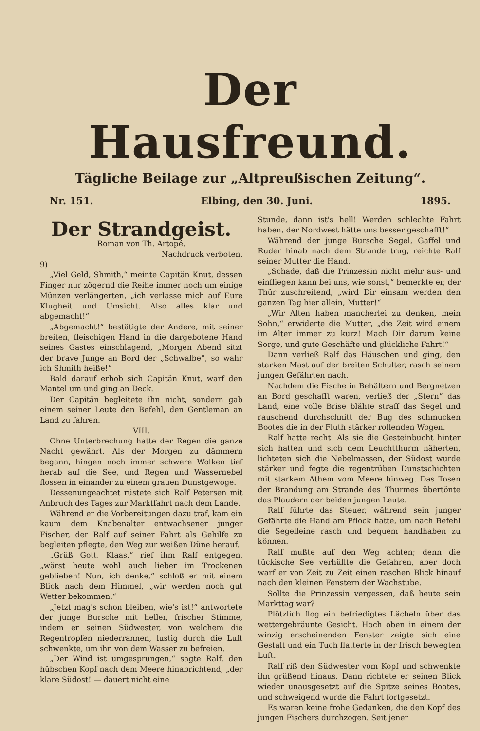Der Hausfreund.
Tägliche Beilage zur „Altpreußischen Zeitung“.
Nr. 151. Elbing, den 30. Juni. 1895.
Der Strandgeist.
Roman von Th. Artopé.
Nachdruck verboten.
9)
„Viel Geld, Shmith,“ meinte Capitän Knut, dessen Finger nur zögernd die Reihe immer noch um einige Münzen verlängerten, „ich verlasse mich auf Eure Klugheit und Umsicht. Also alles klar und abgemacht!“
„Abgemacht!“ bestätigte der Andere, mit seiner breiten, fleischigen Hand in die dargebotene Hand seines Gastes einschlagend, „Morgen Abend sitzt der brave Junge an Bord der „Schwalbe“, so wahr ich Shmith heiße!“
Bald darauf erhob sich Capitän Knut, warf den Mantel um und ging an Deck.
Der Capitän begleitete ihn nicht, sondern gab einem seiner Leute den Befehl, den Gentleman an Land zu fahren.
VIII.
Ohne Unterbrechung hatte der Regen die ganze Nacht gewährt. Als der Morgen zu dämmern begann, hingen noch immer schwere Wolken tief herab auf die See, und Regen und Wassernebel flossen in einander zu einem grauen Dunstgewoge.
Dessenungeachtet rüstete sich Ralf Petersen mit Anbruch des Tages zur Marktfahrt nach dem Lande.
Während er die Vorbereitungen dazu traf, kam ein kaum dem Knabenalter entwachsener junger Fischer, der Ralf auf seiner Fahrt als Gehilfe zu begleiten pflegte, den Weg zur weißen Düne herauf.
„Grüß Gott, Klaas,“ rief ihm Ralf entgegen, „wärst heute wohl auch lieber im Trockenen geblieben! Nun, ich denke,“ schloß er mit einem Blick nach dem Himmel, „wir werden noch gut Wetter bekommen.“
„Jetzt mag's schon bleiben, wie's ist!“ antwortete der junge Bursche mit heller, frischer Stimme, indem er seinen Südwester, von welchem die Regentropfen niederrannen, lustig durch die Luft schwenkte, um ihn von dem Wasser zu befreien.
„Der Wind ist umgesprungen,“ sagte Ralf, den hübschen Kopf nach dem Meere hinabrichtend, „der klare Südost! — dauert nicht eine
Stunde, dann ist's hell! Werden schlechte Fahrt haben, der Nordwest hätte uns besser geschafft!“
Während der junge Bursche Segel, Gaffel und Ruder hinab nach dem Strande trug, reichte Ralf seiner Mutter die Hand.
„Schade, daß die Prinzessin nicht mehr aus- und einfliegen kann bei uns, wie sonst,“ bemerkte er, der Thür zuschreitend, „wird Dir einsam werden den ganzen Tag hier allein, Mutter!“
„Wir Alten haben mancherlei zu denken, mein Sohn,“ erwiderte die Mutter, „die Zeit wird einem im Alter immer zu kurz! Mach Dir darum keine Sorge, und gute Geschäfte und glückliche Fahrt!“
Dann verließ Ralf das Häuschen und ging, den starken Mast auf der breiten Schulter, rasch seinem jungen Gefährten nach.
Nachdem die Fische in Behältern und Bergnetzen an Bord geschafft waren, verließ der „Stern“ das Land, eine volle Brise blähte straff das Segel und rauschend durchschnitt der Bug des schmucken Bootes die in der Fluth stärker rollenden Wogen.
Ralf hatte recht. Als sie die Gesteinbucht hinter sich hatten und sich dem Leuchtthurm näherten, lichteten sich die Nebelmassen, der Südost wurde stärker und fegte die regentrüben Dunstschichten mit starkem Athem vom Meere hinweg. Das Tosen der Brandung am Strande des Thurmes übertönte das Plaudern der beiden jungen Leute.
Ralf führte das Steuer, während sein junger Gefährte die Hand am Pflock hatte, um nach Befehl die Segelleine rasch und bequem handhaben zu können.
Ralf mußte auf den Weg achten; denn die tückische See verhüllte die Gefahren, aber doch warf er von Zeit zu Zeit einen raschen Blick hinauf nach den kleinen Fenstern der Wachstube.
Sollte die Prinzessin vergessen, daß heute sein Markttag war?
Plötzlich flog ein befriedigtes Lächeln über das wettergebräunte Gesicht. Hoch oben in einem der winzig erscheinenden Fenster zeigte sich eine Gestalt und ein Tuch flatterte in der frisch bewegten Luft.
Ralf riß den Südwester vom Kopf und schwenkte ihn grüßend hinaus. Dann richtete er seinen Blick wieder unausgesetzt auf die Spitze seines Bootes, und schweigend wurde die Fahrt fortgesetzt.
Es waren keine frohe Gedanken, die den Kopf des jungen Fischers durchzogen. Seit jener